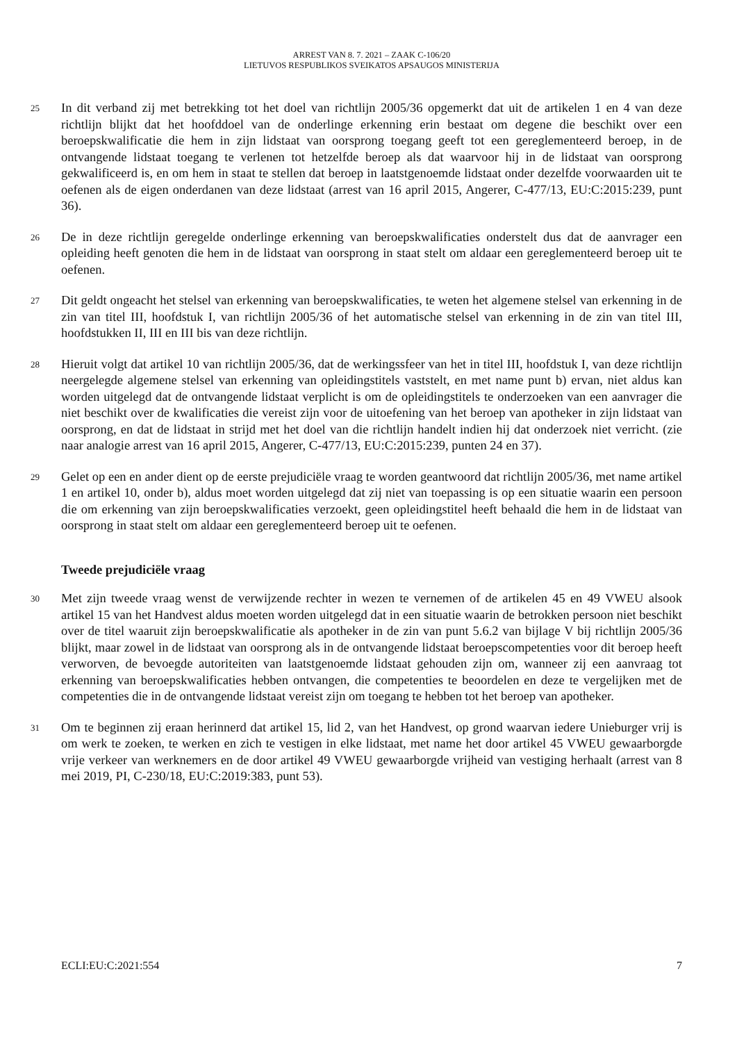ARREST VAN 8. 7. 2021 – ZAAK C-106/20
LIETUVOS RESPUBLIKOS SVEIKATOS APSAUGOS MINISTERIJA
25
In dit verband zij met betrekking tot het doel van richtlijn 2005/36 opgemerkt dat uit de artikelen 1 en 4 van deze richtlijn blijkt dat het hoofddoel van de onderlinge erkenning erin bestaat om degene die beschikt over een beroepskwalificatie die hem in zijn lidstaat van oorsprong toegang geeft tot een gereglementeerd beroep, in de ontvangende lidstaat toegang te verlenen tot hetzelfde beroep als dat waarvoor hij in de lidstaat van oorsprong gekwalificeerd is, en om hem in staat te stellen dat beroep in laatstgenoemde lidstaat onder dezelfde voorwaarden uit te oefenen als de eigen onderdanen van deze lidstaat (arrest van 16 april 2015, Angerer, C-477/13, EU:C:2015:239, punt 36).
26
De in deze richtlijn geregelde onderlinge erkenning van beroepskwalificaties onderstelt dus dat de aanvrager een opleiding heeft genoten die hem in de lidstaat van oorsprong in staat stelt om aldaar een gereglementeerd beroep uit te oefenen.
27
Dit geldt ongeacht het stelsel van erkenning van beroepskwalificaties, te weten het algemene stelsel van erkenning in de zin van titel III, hoofdstuk I, van richtlijn 2005/36 of het automatische stelsel van erkenning in de zin van titel III, hoofdstukken II, III en III bis van deze richtlijn.
28
Hieruit volgt dat artikel 10 van richtlijn 2005/36, dat de werkingssfeer van het in titel III, hoofdstuk I, van deze richtlijn neergelegde algemene stelsel van erkenning van opleidingstitels vaststelt, en met name punt b) ervan, niet aldus kan worden uitgelegd dat de ontvangende lidstaat verplicht is om de opleidingstitels te onderzoeken van een aanvrager die niet beschikt over de kwalificaties die vereist zijn voor de uitoefening van het beroep van apotheker in zijn lidstaat van oorsprong, en dat de lidstaat in strijd met het doel van die richtlijn handelt indien hij dat onderzoek niet verricht. (zie naar analogie arrest van 16 april 2015, Angerer, C-477/13, EU:C:2015:239, punten 24 en 37).
29
Gelet op een en ander dient op de eerste prejudiciële vraag te worden geantwoord dat richtlijn 2005/36, met name artikel 1 en artikel 10, onder b), aldus moet worden uitgelegd dat zij niet van toepassing is op een situatie waarin een persoon die om erkenning van zijn beroepskwalificaties verzoekt, geen opleidingstitel heeft behaald die hem in de lidstaat van oorsprong in staat stelt om aldaar een gereglementeerd beroep uit te oefenen.
Tweede prejudiciële vraag
30
Met zijn tweede vraag wenst de verwijzende rechter in wezen te vernemen of de artikelen 45 en 49 VWEU alsook artikel 15 van het Handvest aldus moeten worden uitgelegd dat in een situatie waarin de betrokken persoon niet beschikt over de titel waaruit zijn beroepskwalificatie als apotheker in de zin van punt 5.6.2 van bijlage V bij richtlijn 2005/36 blijkt, maar zowel in de lidstaat van oorsprong als in de ontvangende lidstaat beroepscompetenties voor dit beroep heeft verworven, de bevoegde autoriteiten van laatstgenoemde lidstaat gehouden zijn om, wanneer zij een aanvraag tot erkenning van beroepskwalificaties hebben ontvangen, die competenties te beoordelen en deze te vergelijken met de competenties die in de ontvangende lidstaat vereist zijn om toegang te hebben tot het beroep van apotheker.
31
Om te beginnen zij eraan herinnerd dat artikel 15, lid 2, van het Handvest, op grond waarvan iedere Unieburger vrij is om werk te zoeken, te werken en zich te vestigen in elke lidstaat, met name het door artikel 45 VWEU gewaarborgde vrije verkeer van werknemers en de door artikel 49 VWEU gewaarborgde vrijheid van vestiging herhaalt (arrest van 8 mei 2019, PI, C-230/18, EU:C:2019:383, punt 53).
ECLI:EU:C:2021:554 7